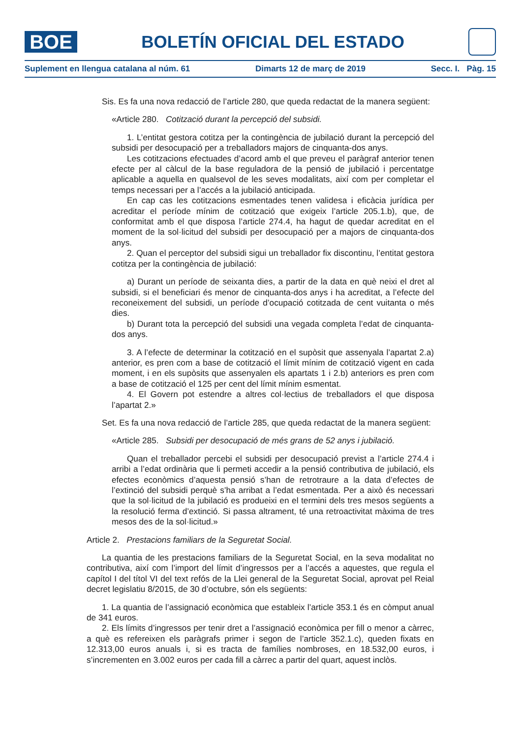BOE
BOLETÍN OFICIAL DEL ESTADO
Suplement en llengua catalana al núm. 61 Dimarts 12 de març de 2019 Secc. I. Pàg. 15
Sis. Es fa una nova redacció de l’article 280, que queda redactat de la manera següent:
«Article 280. Cotització durant la percepció del subsidi.
1. L’entitat gestora cotitza per la contingència de jubilació durant la percepció del subsidi per desocupació per a treballadors majors de cinquanta-dos anys.
Les cotitzacions efectuades d’acord amb el que preveu el paràgraf anterior tenen efecte per al càlcul de la base reguladora de la pensió de jubilació i percentatge aplicable a aquella en qualsevol de les seves modalitats, així com per completar el temps necessari per a l’accés a la jubilació anticipada.
En cap cas les cotitzacions esmentades tenen validesa i eficàcia jurídica per acreditar el període mínim de cotització que exigeix l’article 205.1.b), que, de conformitat amb el que disposa l’article 274.4, ha hagut de quedar acreditat en el moment de la sol·licitud del subsidi per desocupació per a majors de cinquanta-dos anys.
2. Quan el perceptor del subsidi sigui un treballador fix discontinu, l’entitat gestora cotitza per la contingència de jubilació:
a) Durant un període de seixanta dies, a partir de la data en què neixi el dret al subsidi, si el beneficiari és menor de cinquanta-dos anys i ha acreditat, a l’efecte del reconeixement del subsidi, un període d’ocupació cotitzada de cent vuitanta o més dies.
b) Durant tota la percepció del subsidi una vegada completa l’edat de cinquanta-dos anys.
3. A l’efecte de determinar la cotització en el supòsit que assenyala l’apartat 2.a) anterior, es pren com a base de cotització el límit mínim de cotització vigent en cada moment, i en els supòsits que assenyalen els apartats 1 i 2.b) anteriors es pren com a base de cotització el 125 per cent del límit mínim esmentat.
4. El Govern pot estendre a altres col·lectius de treballadors el que disposa l’apartat 2.»
Set. Es fa una nova redacció de l’article 285, que queda redactat de la manera següent:
«Article 285. Subsidi per desocupació de més grans de 52 anys i jubilació.
Quan el treballador percebi el subsidi per desocupació previst a l’article 274.4 i arribi a l’edat ordinària que li permeti accedir a la pensió contributiva de jubilació, els efectes econòmics d’aquesta pensió s’han de retrotraure a la data d’efectes de l’extinció del subsidi perquè s’ha arribat a l’edat esmentada. Per a això és necessari que la sol·licitud de la jubilació es produeixi en el termini dels tres mesos següents a la resolució ferma d’extinció. Si passa altrament, té una retroactivitat màxima de tres mesos des de la sol·licitud.»
Article 2. Prestacions familiars de la Seguretat Social.
La quantia de les prestacions familiars de la Seguretat Social, en la seva modalitat no contributiva, així com l’import del límit d’ingressos per a l’accés a aquestes, que regula el capítol I del títol VI del text refós de la Llei general de la Seguretat Social, aprovat pel Reial decret legislatiu 8/2015, de 30 d’octubre, són els següents:
1. La quantia de l’assignació econòmica que estableix l’article 353.1 és en còmput anual de 341 euros.
2. Els límits d’ingressos per tenir dret a l’assignació econòmica per fill o menor a càrrec, a què es refereixen els paràgrafs primer i segon de l’article 352.1.c), queden fixats en 12.313,00 euros anuals i, si es tracta de famílies nombroses, en 18.532,00 euros, i s’incrementen en 3.002 euros per cada fill a càrrec a partir del quart, aquest inclòs.